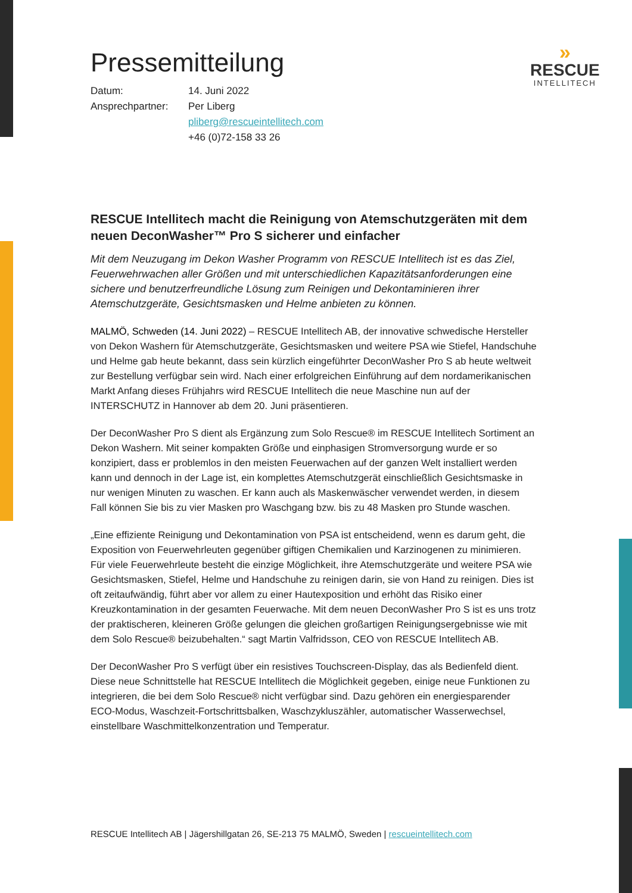»
RESCUE
INTELLITECH
Pressemitteilung
| Datum: | 14. Juni 2022 |
| Ansprechpartner: | Per Liberg |
| | pliberg@rescueintellitech.com |
| | +46 (0)72-158 33 26 |
RESCUE Intellitech macht die Reinigung von Atemschutzgeräten mit dem neuen DeconWasher™ Pro S sicherer und einfacher
Mit dem Neuzugang im Dekon Washer Programm von RESCUE Intellitech ist es das Ziel, Feuerwehrwachen aller Größen und mit unterschiedlichen Kapazitätsanforderungen eine sichere und benutzerfreundliche Lösung zum Reinigen und Dekontaminieren ihrer Atemschutzgeräte, Gesichtsmasken und Helme anbieten zu können.
MALMÖ, Schweden (14. Juni 2022) – RESCUE Intellitech AB, der innovative schwedische Hersteller von Dekon Washern für Atemschutzgeräte, Gesichtsmasken und weitere PSA wie Stiefel, Handschuhe und Helme gab heute bekannt, dass sein kürzlich eingeführter DeconWasher Pro S ab heute weltweit zur Bestellung verfügbar sein wird. Nach einer erfolgreichen Einführung auf dem nordamerikanischen Markt Anfang dieses Frühjahrs wird RESCUE Intellitech die neue Maschine nun auf der INTERSCHUTZ in Hannover ab dem 20. Juni präsentieren.
Der DeconWasher Pro S dient als Ergänzung zum Solo Rescue® im RESCUE Intellitech Sortiment an Dekon Washern. Mit seiner kompakten Größe und einphasigen Stromversorgung wurde er so konzipiert, dass er problemlos in den meisten Feuerwachen auf der ganzen Welt installiert werden kann und dennoch in der Lage ist, ein komplettes Atemschutzgerät einschließlich Gesichtsmaske in nur wenigen Minuten zu waschen. Er kann auch als Maskenwäscher verwendet werden, in diesem Fall können Sie bis zu vier Masken pro Waschgang bzw. bis zu 48 Masken pro Stunde waschen.
„Eine effiziente Reinigung und Dekontamination von PSA ist entscheidend, wenn es darum geht, die Exposition von Feuerwehrleuten gegenüber giftigen Chemikalien und Karzinogenen zu minimieren. Für viele Feuerwehrleute besteht die einzige Möglichkeit, ihre Atemschutzgeräte und weitere PSA wie Gesichtsmasken, Stiefel, Helme und Handschuhe zu reinigen darin, sie von Hand zu reinigen. Dies ist oft zeitaufwändig, führt aber vor allem zu einer Hautexposition und erhöht das Risiko einer Kreuzkontamination in der gesamten Feuerwache. Mit dem neuen DeconWasher Pro S ist es uns trotz der praktischeren, kleineren Größe gelungen die gleichen großartigen Reinigungsergebnisse wie mit dem Solo Rescue® beizubehalten.“ sagt Martin Valfridsson, CEO von RESCUE Intellitech AB.
Der DeconWasher Pro S verfügt über ein resistives Touchscreen-Display, das als Bedienfeld dient. Diese neue Schnittstelle hat RESCUE Intellitech die Möglichkeit gegeben, einige neue Funktionen zu integrieren, die bei dem Solo Rescue® nicht verfügbar sind. Dazu gehören ein energiesparender ECO-Modus, Waschzeit-Fortschrittsbalken, Waschzykluszähler, automatischer Wasserwechsel, einstellbare Waschmittelkonzentration und Temperatur.
RESCUE Intellitech AB | Jägershillgatan 26, SE-213 75 MALMÖ, Sweden | rescueintellitech.com